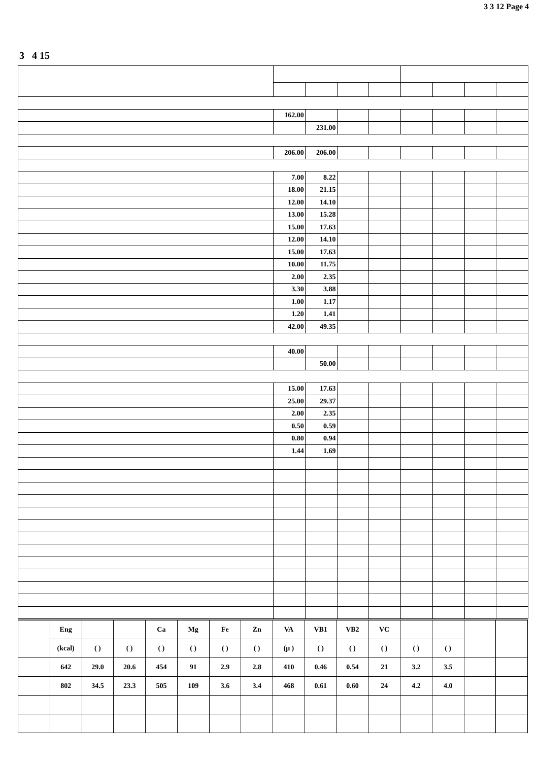3 3 12 Page 4
3 4 15
| | 162.00 | | | | | | | |
| | | 231.00 | | | | | | |
| | 206.00 | 206.00 | | | | | | |
| | 7.00 | 8.22 | | | | | | |
| | 18.00 | 21.15 | | | | | | |
| | 12.00 | 14.10 | | | | | | |
| | 13.00 | 15.28 | | | | | | |
| | 15.00 | 17.63 | | | | | | |
| | 12.00 | 14.10 | | | | | | |
| | 15.00 | 17.63 | | | | | | |
| | 10.00 | 11.75 | | | | | | |
| | 2.00 | 2.35 | | | | | | |
| | 3.30 | 3.88 | | | | | | |
| | 1.00 | 1.17 | | | | | | |
| | 1.20 | 1.41 | | | | | | |
| | 42.00 | 49.35 | | | | | | |
| | 40.00 | | | | | | | |
| | | 50.00 | | | | | | |
| | 15.00 | 17.63 | | | | | | |
| | 25.00 | 29.37 | | | | | | |
| | 2.00 | 2.35 | | | | | | |
| | 0.50 | 0.59 | | | | | | |
| | 0.80 | 0.94 | | | | | | |
| | 1.44 | 1.69 | | | | | | |
| | Eng | | | Ca | Mg | Fe | Zn | VA | VB1 | VB2 | VC | | | | |
| --- | --- | --- | --- | --- | --- | --- | --- | --- | --- | --- | --- | --- | --- | --- | --- |
| | (kcal) | ( ) | ( ) | ( ) | ( ) | ( ) | ( ) | (μ ) | ( ) | ( ) | ( ) | ( ) | ( ) | | |
| | 642 | 29.0 | 20.6 | 454 | 91 | 2.9 | 2.8 | 410 | 0.46 | 0.54 | 21 | 3.2 | 3.5 | | |
| | 802 | 34.5 | 23.3 | 505 | 109 | 3.6 | 3.4 | 468 | 0.61 | 0.60 | 24 | 4.2 | 4.0 | | |